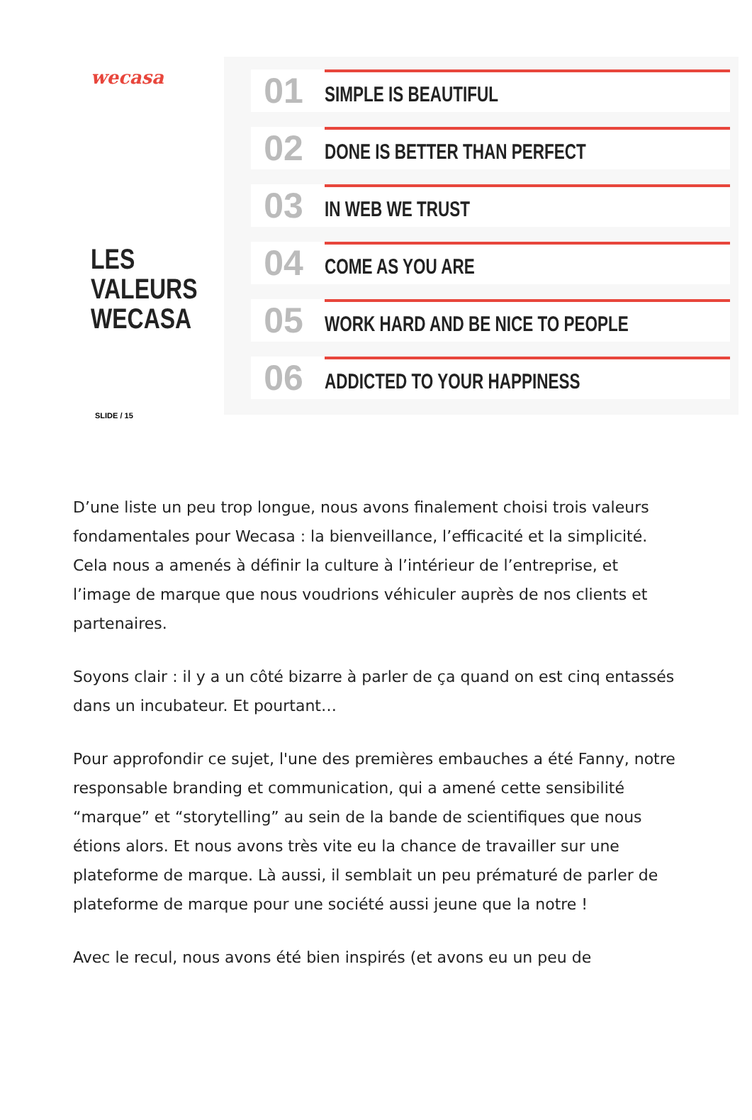wecasa
LES VALEURS
WECASA
SLIDE / 15
01
SIMPLE IS BEAUTIFUL
02
DONE IS BETTER THAN PERFECT
03
IN WEB WE TRUST
04
COME AS YOU ARE
05
WORK HARD AND BE NICE TO PEOPLE
06
ADDICTED TO YOUR HAPPINESS
D’une liste un peu trop longue, nous avons finalement choisi trois valeurs fondamentales pour Wecasa : la bienveillance, l’efficacité et la simplicité. Cela nous a amenés à définir la culture à l’intérieur de l’entreprise, et l’image de marque que nous voudrions véhiculer auprès de nos clients et partenaires.
Soyons clair : il y a un côté bizarre à parler de ça quand on est cinq entassés dans un incubateur. Et pourtant…
Pour approfondir ce sujet, l'une des premières embauches a été Fanny, notre responsable branding et communication, qui a amené cette sensibilité “marque” et “storytelling” au sein de la bande de scientifiques que nous étions alors. Et nous avons très vite eu la chance de travailler sur une plateforme de marque. Là aussi, il semblait un peu prématuré de parler de plateforme de marque pour une société aussi jeune que la notre !
Avec le recul, nous avons été bien inspirés (et avons eu un peu de